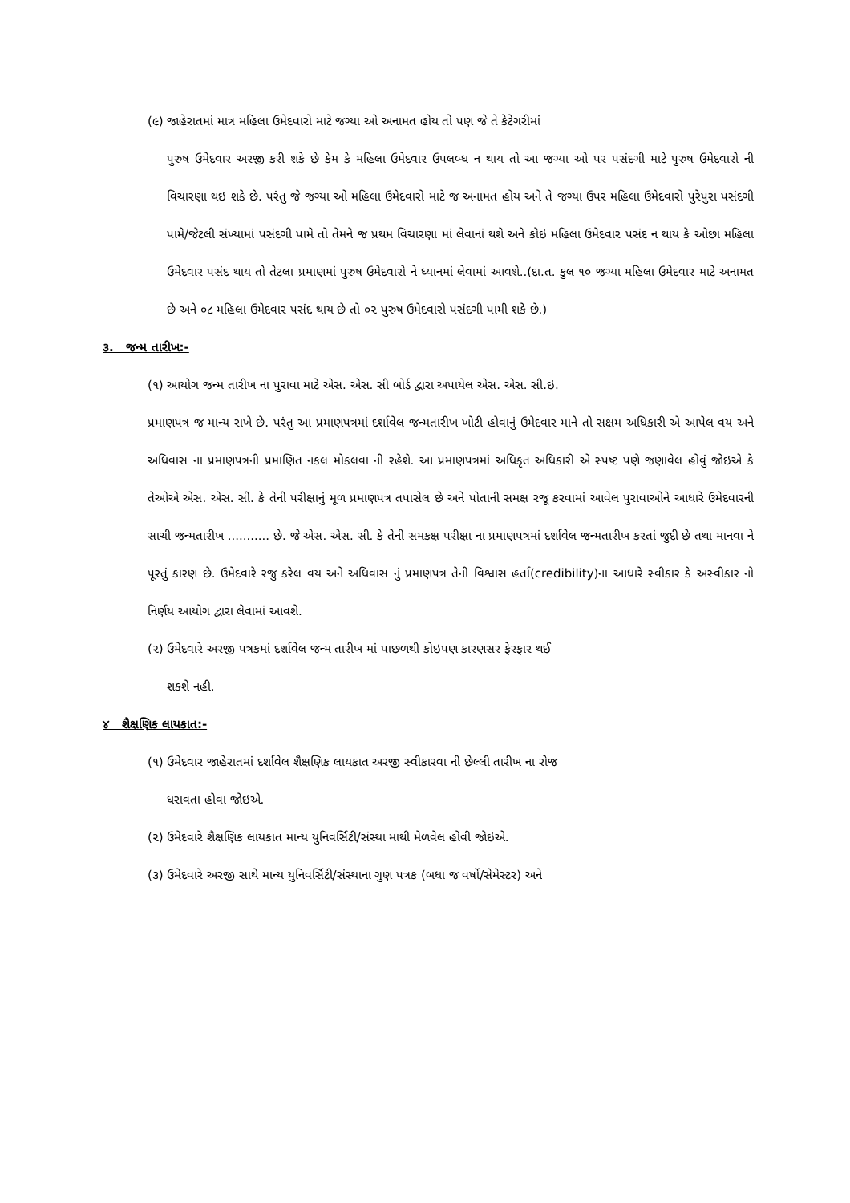(૯) જાહેરાતમાં માત્ર મહિલા ઉમેદવારો માટે જગ્યા ઓ અનામત હોય તો પણ જે તે કેટેગરીમાં
પુરુષ ઉમેદવાર અરજી કરી શકે છે કેમ કે મહિલા ઉમેદવાર ઉપલબ્ધ ન થાય તો આ જગ્યા ઓ પર પસંદગી માટે પુરુષ ઉમેદવારો ની વિચારણા થઇ શકે છે. પરંતુ જે જગ્યા ઓ મહિલા ઉમેદવારો માટે જ અનામત હોય અને તે જગ્યા ઉપર મહિલા ઉમેદવારો પુરેપુરા પસંદગી પામે/જેટલી સંખ્યામાં પસંદગી પામે તો તેમને જ પ્રથમ વિચારણા માં લેવાનાં થશે અને કોઇ મહિલા ઉમેદવાર પસંદ ન થાય કે ઓછા મહિલા ઉમેદવાર પસંદ થાય તો તેટલા પ્રમાણમાં પુરુષ ઉમેદવારો ને ધ્યાનમાં લેવામાં આવશે..(દા.ત. કુલ ૧૦ જગ્યા મહિલા ઉમેદવાર માટે અનામત છે અને ૦૮ મહિલા ઉમેદવાર પસંદ થાય છે તો ૦૨ પુરુષ ઉમેદવારો પસંદગી પામી શકે છે.)
૩. જન્મ તારીખ:-
(૧) આયોગ જન્મ તારીખ ના પુરાવા માટે એસ. એસ. સી બોર્ડ દ્વારા અપાયેલ એસ. એસ. સી.ઇ.
પ્રમાણપત્ર જ માન્ય રાખે છે. પરંતુ આ પ્રમાણપત્રમાં દર્શાવેલ જન્મતારીખ ખોટી હોવાનું ઉમેદવાર માને તો સક્ષમ અધિકારી એ આપેલ વય અને અધિવાસ ના પ્રમાણપત્રની પ્રમાણિત નકલ મોકલવા ની રહેશે. આ પ્રમાણપત્રમાં અધિકૃત અધિકારી એ સ્પષ્ટ પણે જણાવેલ હોવું જોઇએ કે તેઓએ એસ. એસ. સી. કે તેની પરીક્ષાનું મૂળ પ્રમાણપત્ર તપાસેલ છે અને પોતાની સમક્ષ રજૂ કરવામાં આવેલ પુરાવાઓને આધારે ઉમેદવારની સાચી જન્મતારીખ ........... છે. જે એસ. એસ. સી. કે તેની સમકક્ષ પરીક્ષા ના પ્રમાણપત્રમાં દર્શાવેલ જન્મતારીખ કરતાં જુદી છે તથા માનવા ને પૂરતું કારણ છે. ઉમેદવારે રજુ કરેલ વય અને અધિવાસ નું પ્રમાણપત્ર તેની વિશ્વાસ હર્તા(credibility)ના આધારે સ્વીકાર કે અસ્વીકાર નો નિર્ણય આયોગ દ્વારા લેવામાં આવશે.
(૨) ઉમેદવારે અરજી પત્રકમાં દર્શાવેલ જન્મ તારીખ માં પાછળથી કોઇપણ કારણસર ફેરફાર થઈ
શકશે નહી.
૪ શૈક્ષણિક લાયકાત:-
(૧) ઉમેદવાર જાહેરાતમાં દર્શાવેલ શૈક્ષણિક લાયકાત અરજી સ્વીકારવા ની છેલ્લી તારીખ ના રોજ
ધરાવતા હોવા જોઇએ.
(૨) ઉમેદવારે શૈક્ષણિક લાયકાત માન્ય યુનિવર્સિટી/સંસ્થા માથી મેળવેલ હોવી જોઇએ.
(૩) ઉમેદવારે અરજી સાથે માન્ય યુનિવર્સિટી/સંસ્થાના ગુણ પત્રક (બધા જ વર્ષો/સેમેસ્ટર) અને